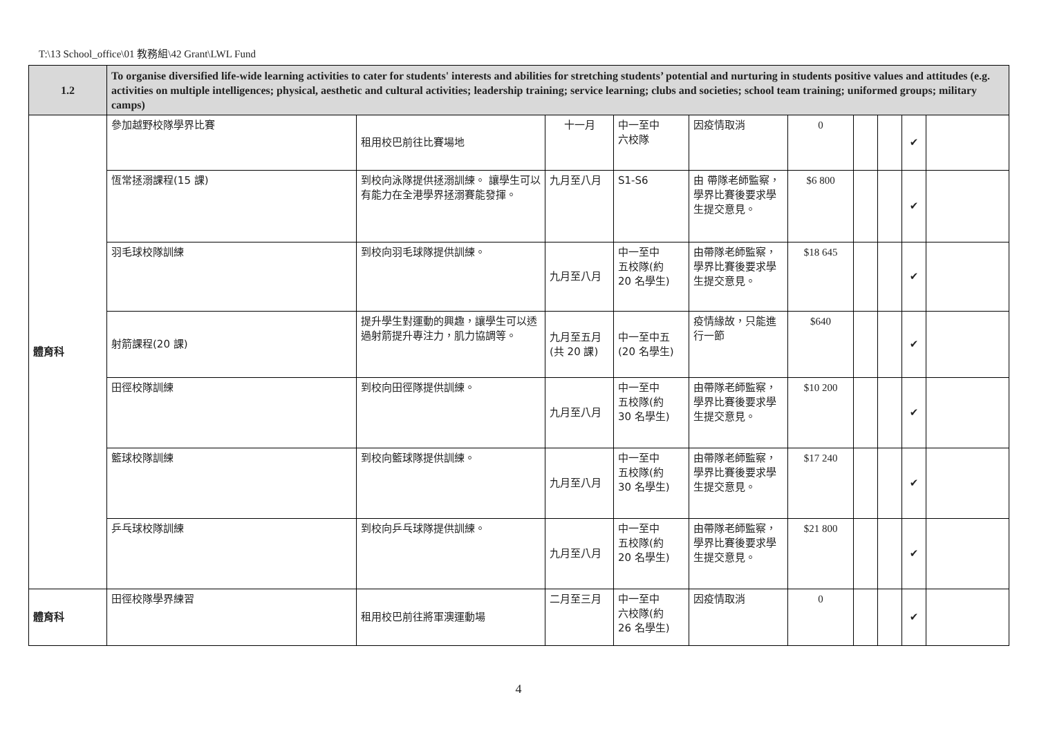T:\13 School_office\01 教務組\42 Grant\LWL Fund
| 1.2 | To organise diversified life-wide learning activities to cater for students' interests and abilities for stretching students’ potential and nurturing in students positive values and attitudes (e.g. activities on multiple intelligences; physical, aesthetic and cultural activities; leadership training; service learning; clubs and societies; school team training; uniformed groups; military camps) | | | | | | | | | |
| 體育科 | 參加越野校隊學界比賽 | 租用校巴前往比賽場地 | 十一月 | 中一至中 六校隊 | 因疫情取消 | 0 | | | ✔ | |
| | 恆常拯溺課程(15 課) | 到校向泳隊提供拯溺訓練。 讓學生可以有能力在全港學界拯溺賽能發揮。 | 九月至八月 | S1-S6 | 由 帶隊老師監察，學界比賽後要求學生提交意見。 | $6 800 | | | ✔ | |
| | 羽毛球校隊訓練 | 到校向羽毛球隊提供訓練。 | 九月至八月 | 中一至中 五校隊(約 20 名學生) | 由帶隊老師監察，學界比賽後要求學生提交意見。 | $18 645 | | | ✔ | |
| | 射箭課程(20 課) | 提升學生對運動的興趣，讓學生可以透過射箭提升專注力，肌力協調等。 | 九月至五月 (共 20 課) | 中一至中五 (20 名學生) | 疫情緣故，只能進行一節 | $640 | | | ✔ | |
| | 田徑校隊訓練 | 到校向田徑隊提供訓練。 | 九月至八月 | 中一至中 五校隊(約 30 名學生) | 由帶隊老師監察，學界比賽後要求學生提交意見。 | $10 200 | | | ✔ | |
| | 籃球校隊訓練 | 到校向籃球隊提供訓練。 | 九月至八月 | 中一至中 五校隊(約 30 名學生) | 由帶隊老師監察，學界比賽後要求學生提交意見。 | $17 240 | | | ✔ | |
| | 乒乓球校隊訓練 | 到校向乒乓球隊提供訓練。 | 九月至八月 | 中一至中 五校隊(約 20 名學生) | 由帶隊老師監察，學界比賽後要求學生提交意見。 | $21 800 | | | ✔ | |
| 體育科 | 田徑校隊學界練習 | 租用校巴前往將軍澳運動場 | 二月至三月 | 中一至中 六校隊(約 26 名學生) | 因疫情取消 | 0 | | | ✔ | |
4